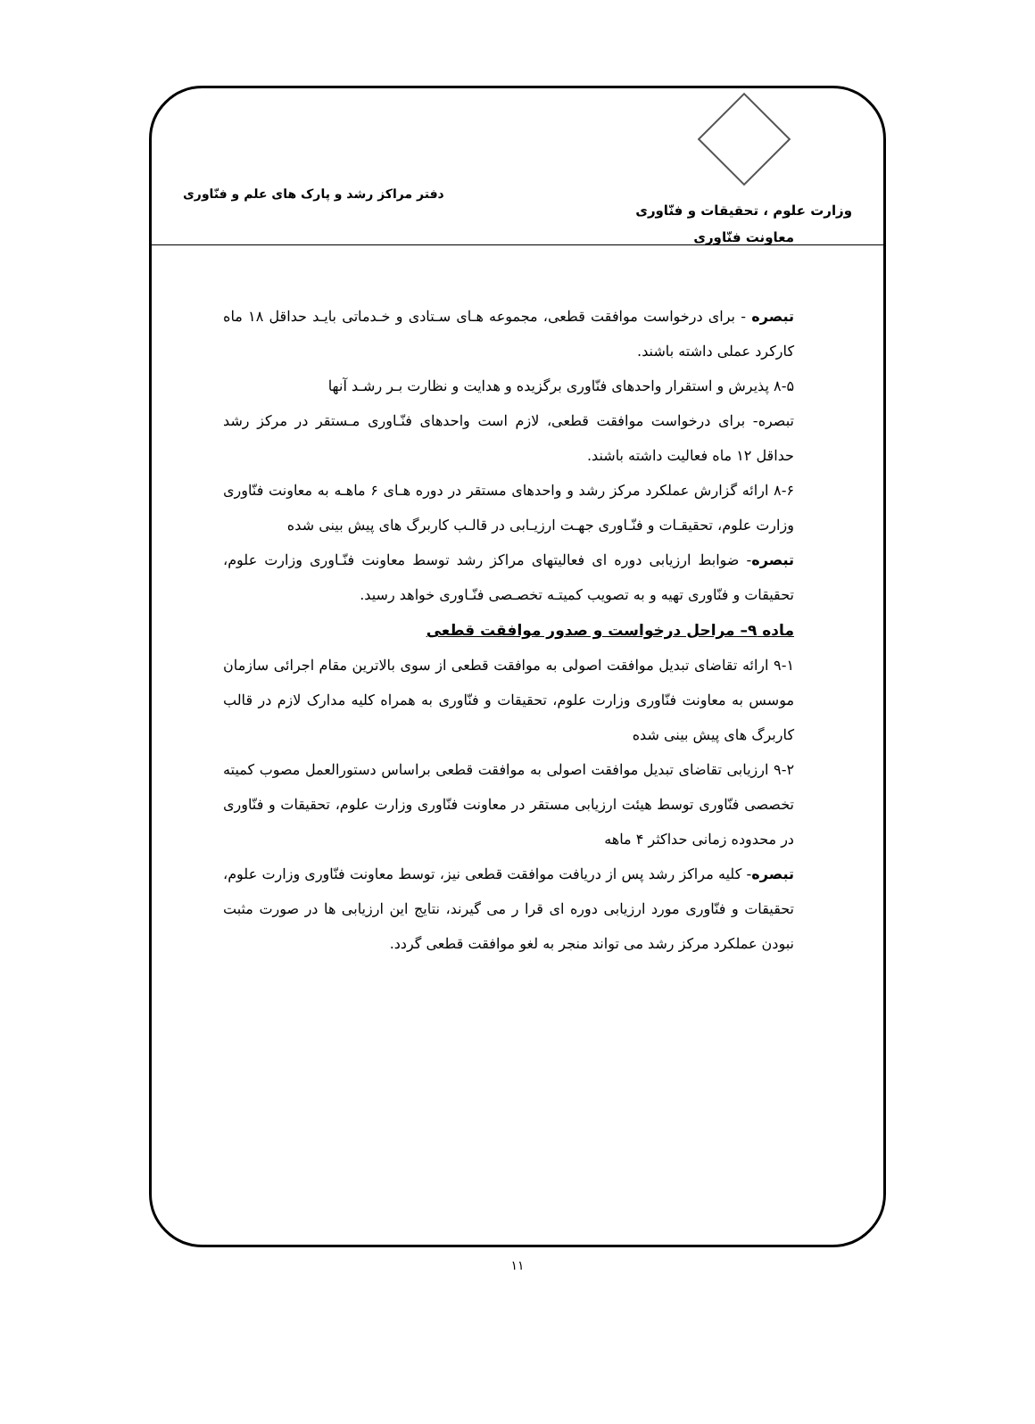وزارت علوم ، تحقیقات و فنّاوری
معاونت فنّاوری
دفتر مراکز رشد و پارک های علم و فنّاوری
تبصره - برای درخواست موافقت قطعی، مجموعه هـای سـتادی و خـدماتی بایـد حداقل ۱۸ ماه کارکرد عملی داشته باشند.
۸-۵ پذیرش و استقرار واحدهای فنّاوری برگزیده و هدایت و نظارت بـر رشـد آنها
تبصره- برای درخواست موافقت قطعی، لازم است واحدهای فنّـاوری مـستقر در مرکز رشد حداقل ۱۲ ماه فعالیت داشته باشند.
۸-۶ ارائه گزارش عملکرد مرکز رشد و واحدهای مستقر در دوره هـای ۶ ماهـه به معاونت فنّاوری وزارت علوم، تحقیقـات و فنّـاوری جهـت ارزیـابی در قالـب کاربرگ های پیش بینی شده
تبصره- ضوابط ارزیابی دوره ای فعالیتهای مراکز رشد توسط معاونت فنّـاوری وزارت علوم، تحقیقات و فنّاوری تهیه و به تصویب کمیتـه تخصـصی فنّـاوری خواهد رسید.
ماده ۹– مراحل درخواست و صدور موافقت قطعی
۹-۱ ارائه تقاضای تبدیل موافقت اصولی به موافقت قطعی از سوی بالاترین مقام اجرائی سازمان موسس به معاونت فنّاوری وزارت علوم، تحقیقات و فنّاوری به همراه کلیه مدارک لازم در قالب کاربرگ های پیش بینی شده
۹-۲ ارزیابی تقاضای تبدیل موافقت اصولی به موافقت قطعی براساس دستورالعمل مصوب کمیته تخصصی فنّاوری توسط هیئت ارزیابی مستقر در معاونت فنّاوری وزارت علوم، تحقیقات و فنّاوری در محدوده زمانی حداکثر ۴ ماهه
تبصره- کلیه مراکز رشد پس از دریافت موافقت قطعی نیز، توسط معاونت فنّاوری وزارت علوم، تحقیقات و فنّاوری مورد ارزیابی دوره ای قرا ر می گیرند، نتایج این ارزیابی ها در صورت مثبت نبودن عملکرد مرکز رشد می تواند منجر به لغو موافقت قطعی گردد.
۱۱